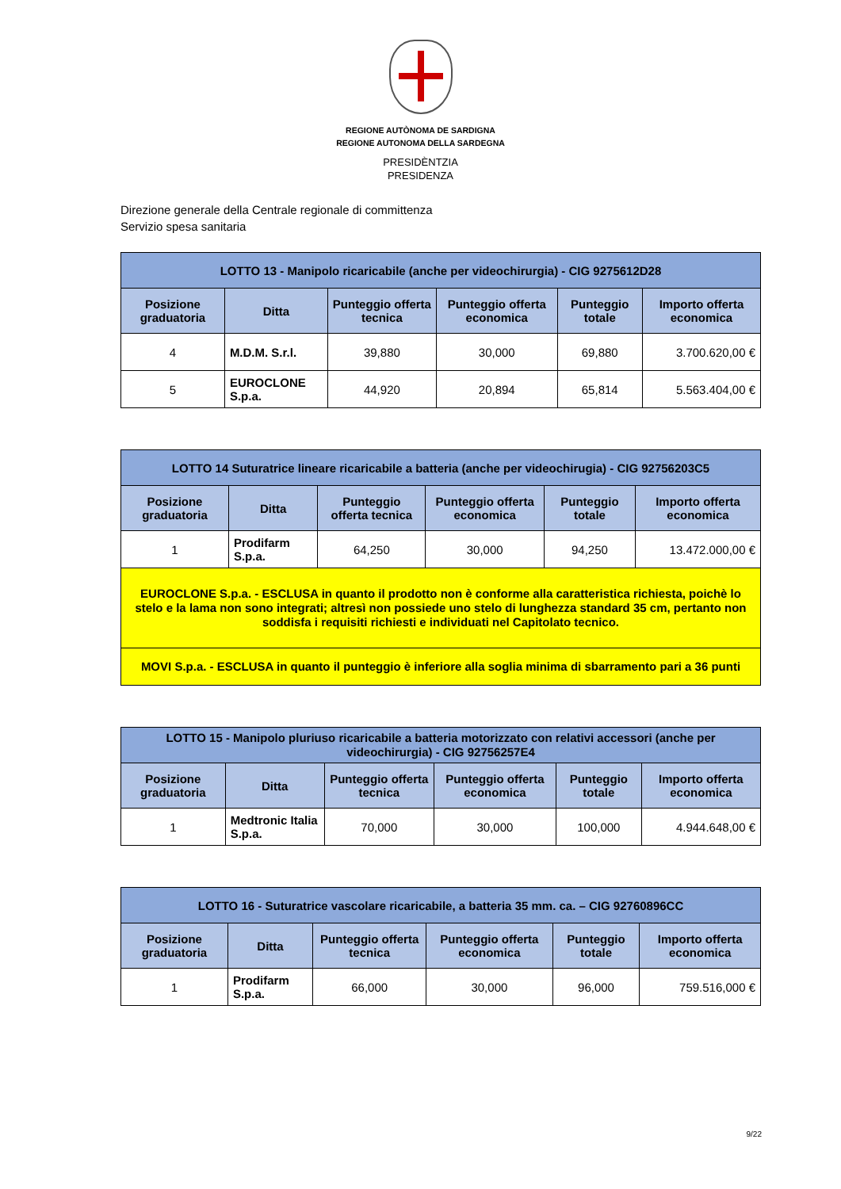REGIONE AUTÒNOMA DE SARDIGNA
REGIONE AUTONOMA DELLA SARDEGNA
PRESIDÈNTZIA
PRESIDENZA
Direzione generale della Centrale regionale di committenza
Servizio spesa sanitaria
| LOTTO 13 - Manipolo ricaricabile (anche per videochirurgia) - CIG 9275612D28 | | | | | |
| Posizione graduatoria | Ditta | Punteggio offerta tecnica | Punteggio offerta economica | Punteggio totale | Importo offerta economica |
| 4 | M.D.M. S.r.l. | 39,880 | 30,000 | 69,880 | 3.700.620,00 € |
| 5 | EUROCLONE S.p.a. | 44,920 | 20,894 | 65,814 | 5.563.404,00 € |
| LOTTO 14 Suturatrice lineare ricaricabile a batteria (anche per videochirugia) - CIG 92756203C5 | | | | | |
| Posizione graduatoria | Ditta | Punteggio offerta tecnica | Punteggio offerta economica | Punteggio totale | Importo offerta economica |
| 1 | Prodifarm S.p.a. | 64,250 | 30,000 | 94,250 | 13.472.000,00 € |
| EUROCLONE S.p.a. - ESCLUSA in quanto il prodotto non è conforme alla caratteristica richiesta, poichè lo stelo e la lama non sono integrati; altresì non possiede uno stelo di lunghezza standard 35 cm, pertanto non soddisfa i requisiti richiesti e individuati nel Capitolato tecnico. | | | | | |
| MOVI S.p.a. - ESCLUSA in quanto il punteggio è inferiore alla soglia minima di sbarramento pari a 36 punti | | | | | |
| LOTTO 15 - Manipolo pluriuso ricaricabile a batteria motorizzato con relativi accessori (anche per videochirurgia) - CIG 92756257E4 | | | | | |
| Posizione graduatoria | Ditta | Punteggio offerta tecnica | Punteggio offerta economica | Punteggio totale | Importo offerta economica |
| 1 | Medtronic Italia S.p.a. | 70,000 | 30,000 | 100,000 | 4.944.648,00 € |
| LOTTO 16 - Suturatrice vascolare ricaricabile, a batteria 35 mm. ca. – CIG 92760896CC | | | | | |
| Posizione graduatoria | Ditta | Punteggio offerta tecnica | Punteggio offerta economica | Punteggio totale | Importo offerta economica |
| 1 | Prodifarm S.p.a. | 66,000 | 30,000 | 96,000 | 759.516,000 € |
9/22